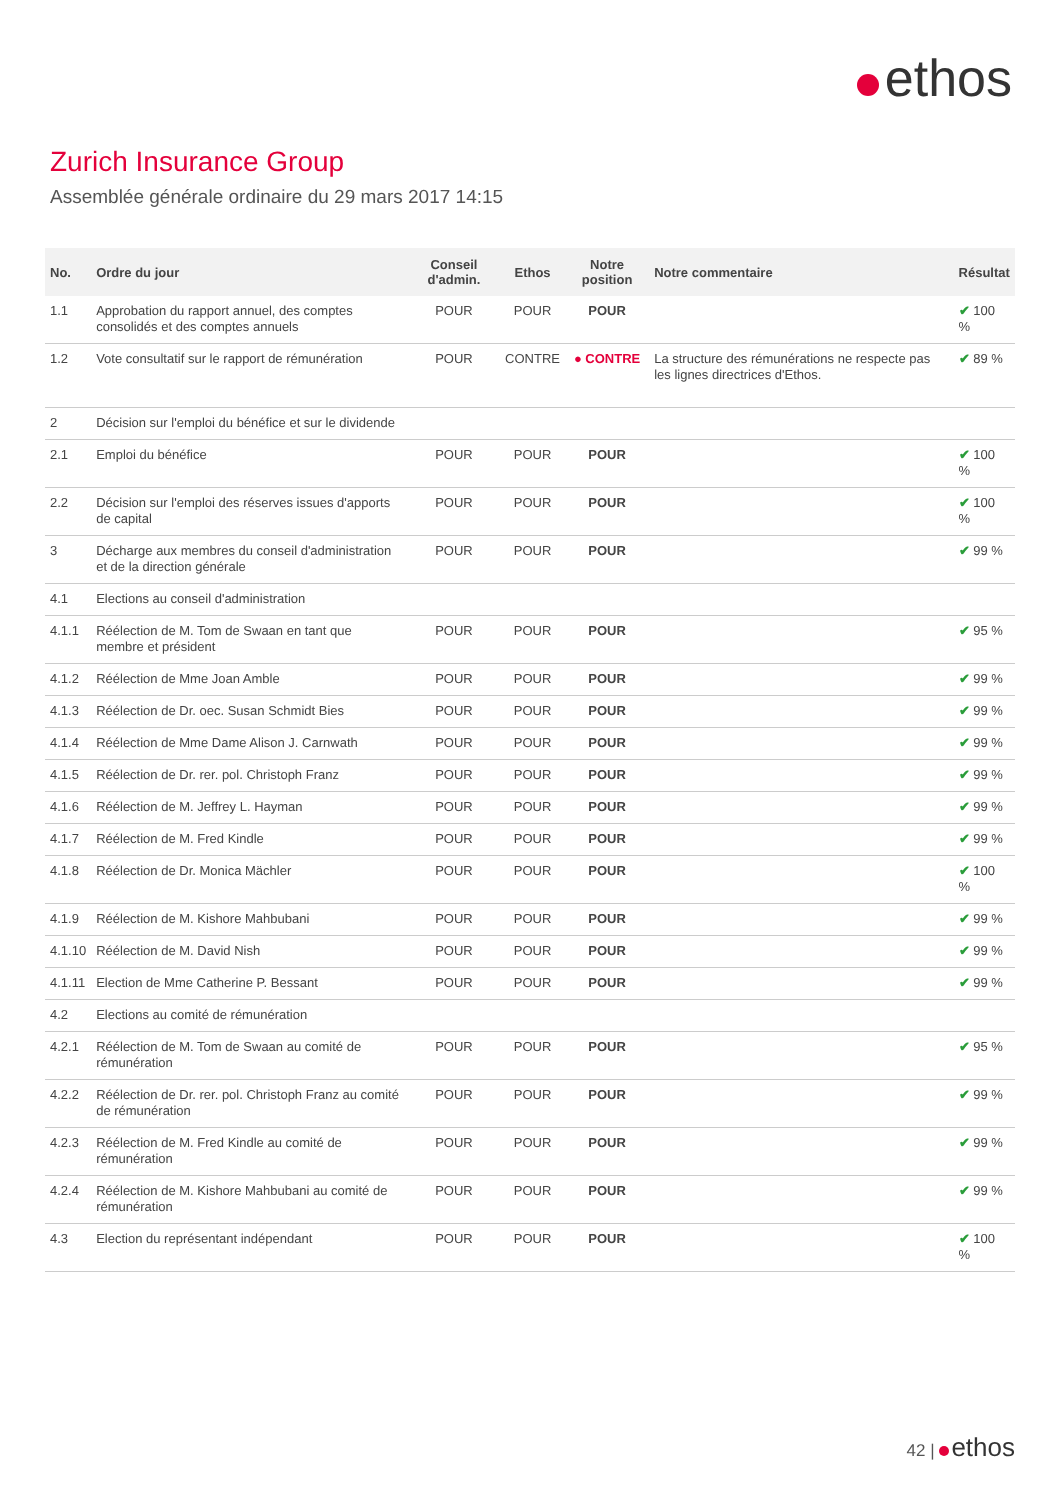ethos
Zurich Insurance Group
Assemblée générale ordinaire du 29 mars 2017 14:15
| No. | Ordre du jour | Conseil d'admin. | Ethos | Notre position | Notre commentaire | Résultat |
| --- | --- | --- | --- | --- | --- | --- |
| 1.1 | Approbation du rapport annuel, des comptes consolidés et des comptes annuels | POUR | POUR | POUR | | ✔ 100 % |
| 1.2 | Vote consultatif sur le rapport de rémunération | POUR | CONTRE | ● CONTRE | La structure des rémunérations ne respecte pas les lignes directrices d'Ethos. | ✔ 89 % |
| 2 | Décision sur l'emploi du bénéfice et sur le dividende | | | | | |
| 2.1 | Emploi du bénéfice | POUR | POUR | POUR | | ✔ 100 % |
| 2.2 | Décision sur l'emploi des réserves issues d'apports de capital | POUR | POUR | POUR | | ✔ 100 % |
| 3 | Décharge aux membres du conseil d'administration et de la direction générale | POUR | POUR | POUR | | ✔ 99 % |
| 4.1 | Elections au conseil d'administration | | | | | |
| 4.1.1 | Réélection de M. Tom de Swaan en tant que membre et président | POUR | POUR | POUR | | ✔ 95 % |
| 4.1.2 | Réélection de Mme Joan Amble | POUR | POUR | POUR | | ✔ 99 % |
| 4.1.3 | Réélection de Dr. oec. Susan Schmidt Bies | POUR | POUR | POUR | | ✔ 99 % |
| 4.1.4 | Réélection de Mme Dame Alison J. Carnwath | POUR | POUR | POUR | | ✔ 99 % |
| 4.1.5 | Réélection de Dr. rer. pol. Christoph Franz | POUR | POUR | POUR | | ✔ 99 % |
| 4.1.6 | Réélection de M. Jeffrey L. Hayman | POUR | POUR | POUR | | ✔ 99 % |
| 4.1.7 | Réélection de M. Fred Kindle | POUR | POUR | POUR | | ✔ 99 % |
| 4.1.8 | Réélection de Dr. Monica Mächler | POUR | POUR | POUR | | ✔ 100 % |
| 4.1.9 | Réélection de M. Kishore Mahbubani | POUR | POUR | POUR | | ✔ 99 % |
| 4.1.10 | Réélection de M. David Nish | POUR | POUR | POUR | | ✔ 99 % |
| 4.1.11 | Election de Mme Catherine P. Bessant | POUR | POUR | POUR | | ✔ 99 % |
| 4.2 | Elections au comité de rémunération | | | | | |
| 4.2.1 | Réélection de M. Tom de Swaan au comité de rémunération | POUR | POUR | POUR | | ✔ 95 % |
| 4.2.2 | Réélection de Dr. rer. pol. Christoph Franz au comité de rémunération | POUR | POUR | POUR | | ✔ 99 % |
| 4.2.3 | Réélection de M. Fred Kindle au comité de rémunération | POUR | POUR | POUR | | ✔ 99 % |
| 4.2.4 | Réélection de M. Kishore Mahbubani au comité de rémunération | POUR | POUR | POUR | | ✔ 99 % |
| 4.3 | Election du représentant indépendant | POUR | POUR | POUR | | ✔ 100 % |
42 | ethos